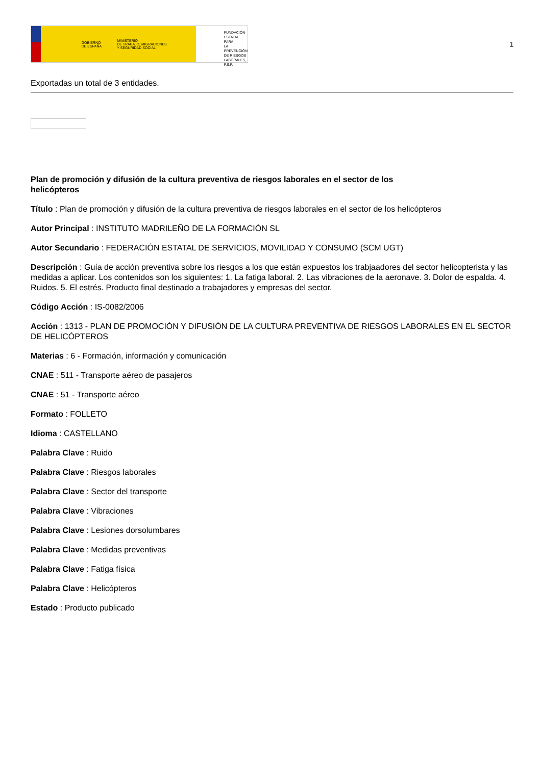GOBIERNO
DE ESPAÑA MINISTERIO
DE TRABAJO, MIGRACIONES
Y SEGURIDAD SOCIAL
FUNDACIÓN
ESTATAL PARA
LA PREVENCIÓN
DE RIESGOS
LABORALES, F.S.P.
1
Exportadas un total de 3 entidades.
Plan de promoción y difusión de la cultura preventiva de riesgos laborales en el sector de los helicópteros
Título : Plan de promoción y difusión de la cultura preventiva de riesgos laborales en el sector de los helicópteros
Autor Principal : INSTITUTO MADRILEÑO DE LA FORMACIÓN SL
Autor Secundario : FEDERACIÓN ESTATAL DE SERVICIOS, MOVILIDAD Y CONSUMO (SCM UGT)
Descripción : Guía de acción preventiva sobre los riesgos a los que están expuestos los trabjaadores del sector helicopterista y las medidas a aplicar. Los contenidos son los siguientes: 1. La fatiga laboral. 2. Las vibraciones de la aeronave. 3. Dolor de espalda. 4. Ruidos. 5. El estrés. Producto final destinado a trabajadores y empresas del sector.
Código Acción : IS-0082/2006
Acción : 1313 - PLAN DE PROMOCIÓN Y DIFUSIÓN DE LA CULTURA PREVENTIVA DE RIESGOS LABORALES EN EL SECTOR DE HELICÓPTEROS
Materias : 6 - Formación, información y comunicación
CNAE : 511 - Transporte aéreo de pasajeros
CNAE : 51 - Transporte aéreo
Formato : FOLLETO
Idioma : CASTELLANO
Palabra Clave : Ruido
Palabra Clave : Riesgos laborales
Palabra Clave : Sector del transporte
Palabra Clave : Vibraciones
Palabra Clave : Lesiones dorsolumbares
Palabra Clave : Medidas preventivas
Palabra Clave : Fatiga física
Palabra Clave : Helicópteros
Estado : Producto publicado